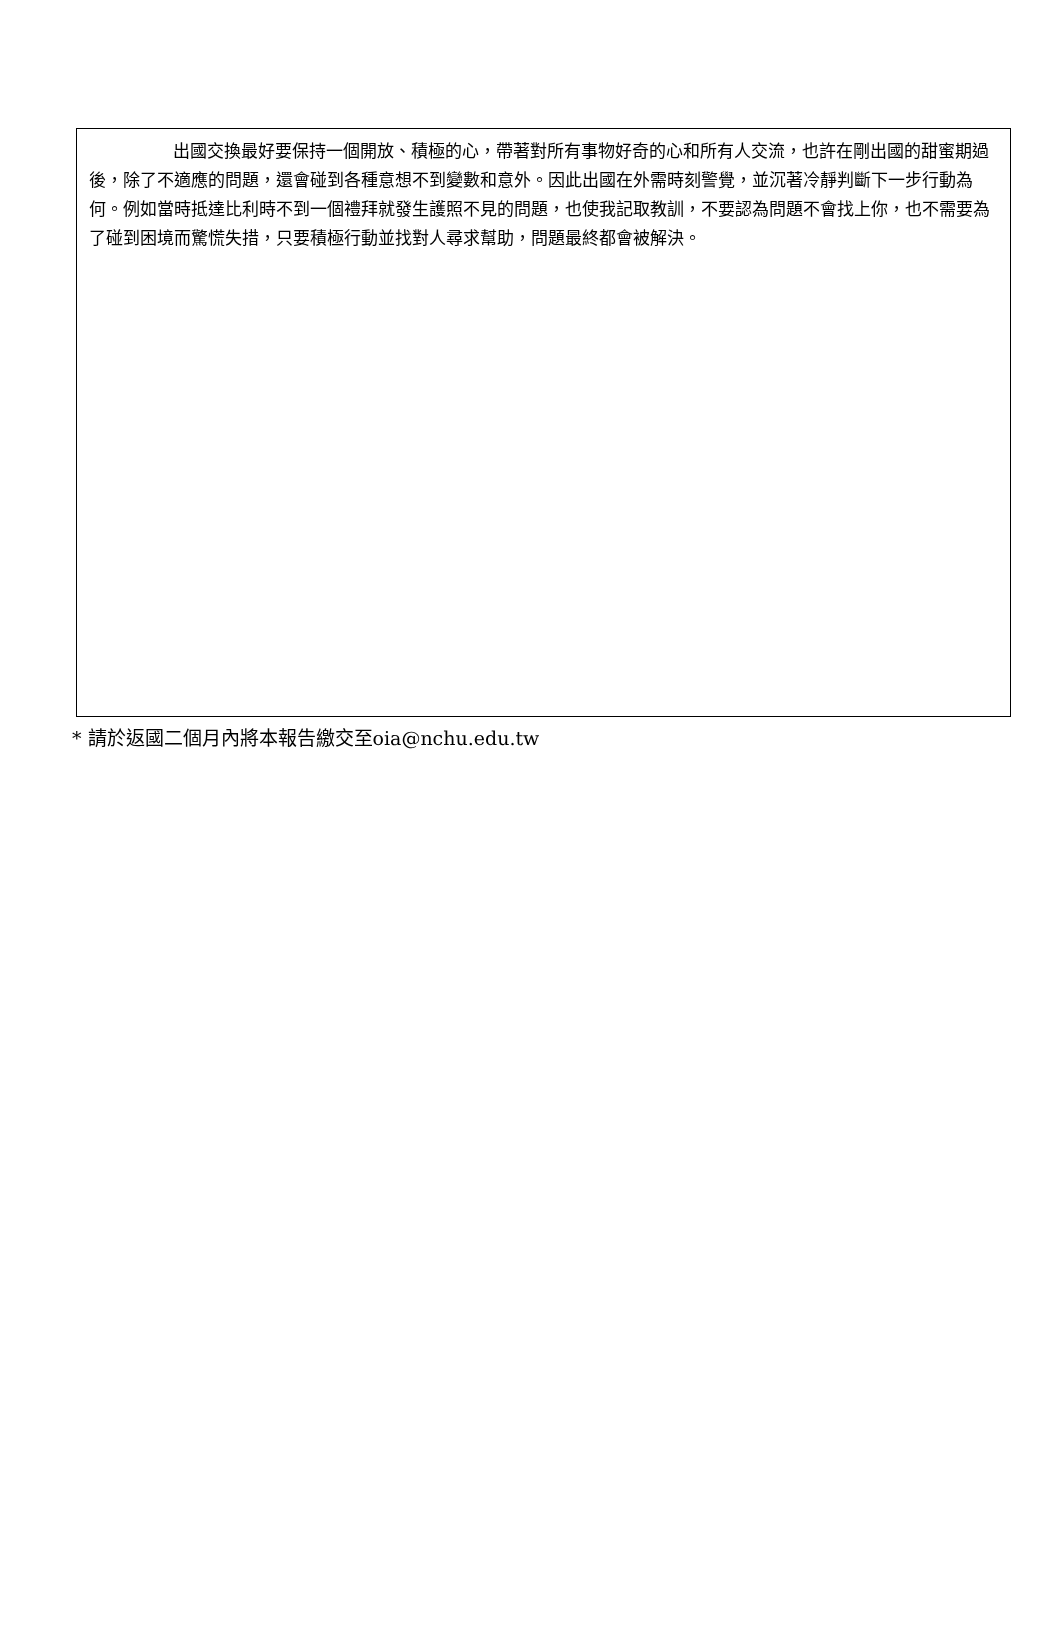出國交換最好要保持一個開放、積極的心，帶著對所有事物好奇的心和所有人交流，也許在剛出國的甜蜜期過後，除了不適應的問題，還會碰到各種意想不到變數和意外。因此出國在外需時刻警覺，並沉著冷靜判斷下一步行動為何。例如當時抵達比利時不到一個禮拜就發生護照不見的問題，也使我記取教訓，不要認為問題不會找上你，也不需要為了碰到困境而驚慌失措，只要積極行動並找對人尋求幫助，問題最終都會被解決。
* 請於返國二個月內將本報告繳交至oia@nchu.edu.tw